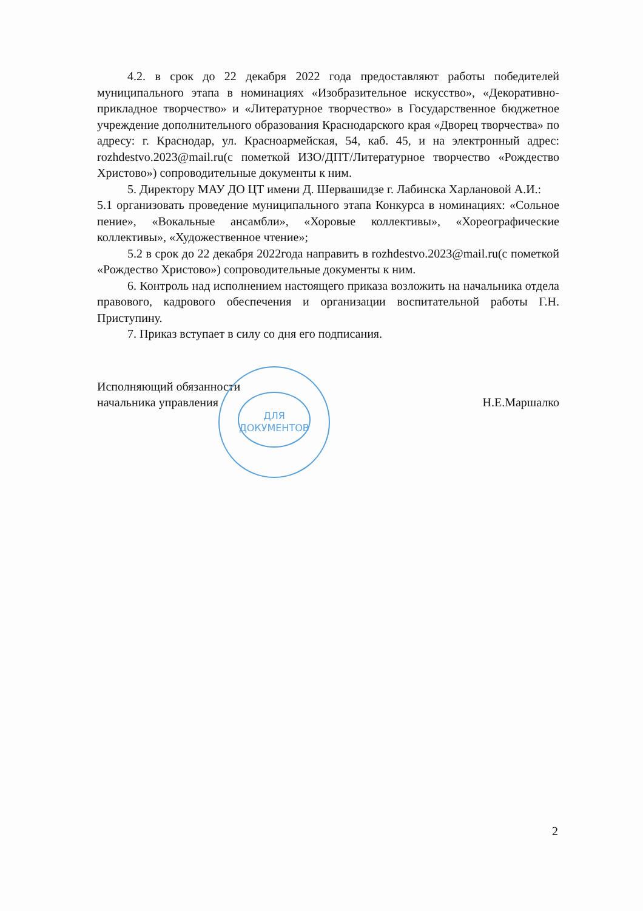4.2. в срок до 22 декабря 2022 года предоставляют работы победителей муниципального этапа в номинациях «Изобразительное искусство», «Декоративно-прикладное творчество» и «Литературное творчество» в Государственное бюджетное учреждение дополнительного образования Краснодарского края «Дворец творчества» по адресу: г. Краснодар, ул. Красноармейская, 54, каб. 45, и на электронный адрес: rozhdestvo.2023@mail.ru(с пометкой ИЗО/ДПТ/Литературное творчество «Рождество Христово») сопроводительные документы к ним.
5. Директору МАУ ДО ЦТ имени Д. Шервашидзе г. Лабинска Харлановой А.И.:
5.1 организовать проведение муниципального этапа Конкурса в номинациях: «Сольное пение», «Вокальные ансамбли», «Хоровые коллективы», «Хореографические коллективы», «Художественное чтение»;
5.2 в срок до 22 декабря 2022года направить в rozhdestvo.2023@mail.ru(с пометкой «Рождество Христово») сопроводительные документы к ним.
6. Контроль над исполнением настоящего приказа возложить на начальника отдела правового, кадрового обеспечения и организации воспитательной работы Г.Н. Приступину.
7. Приказ вступает в силу со дня его подписания.
Исполняющий обязанности
начальника управления
ДЛЯ
ДОКУМЕНТОВ
Н.Е.Маршалко
2